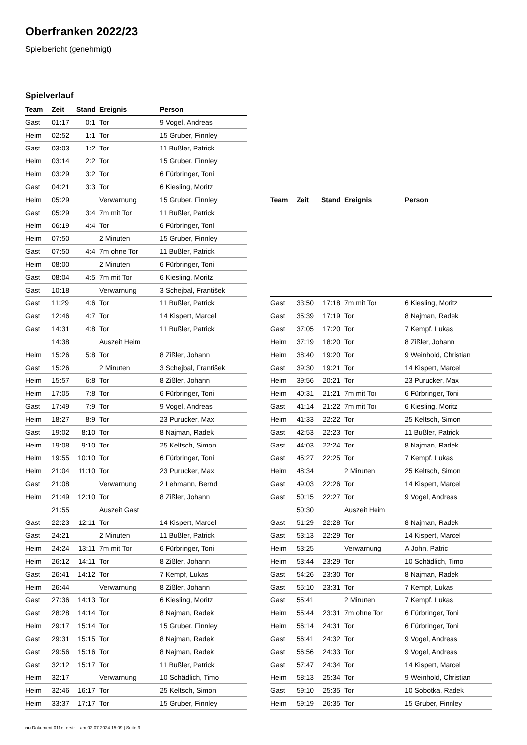Oberfranken 2022/23
Spielbericht (genehmigt)
Spielverlauf
| Team | Zeit | Stand | Ereignis | Person |
| --- | --- | --- | --- | --- |
| Gast | 01:17 | 0:1 | Tor | 9 Vogel, Andreas |
| Heim | 02:52 | 1:1 | Tor | 15 Gruber, Finnley |
| Gast | 03:03 | 1:2 | Tor | 11 Bußler, Patrick |
| Heim | 03:14 | 2:2 | Tor | 15 Gruber, Finnley |
| Heim | 03:29 | 3:2 | Tor | 6 Fürbringer, Toni |
| Gast | 04:21 | 3:3 | Tor | 6 Kiesling, Moritz |
| Heim | 05:29 | | Verwarnung | 15 Gruber, Finnley |
| Gast | 05:29 | 3:4 | 7m mit Tor | 11 Bußler, Patrick |
| Heim | 06:19 | 4:4 | Tor | 6 Fürbringer, Toni |
| Heim | 07:50 | | 2 Minuten | 15 Gruber, Finnley |
| Gast | 07:50 | 4:4 | 7m ohne Tor | 11 Bußler, Patrick |
| Heim | 08:00 | | 2 Minuten | 6 Fürbringer, Toni |
| Gast | 08:04 | 4:5 | 7m mit Tor | 6 Kiesling, Moritz |
| Gast | 10:18 | | Verwarnung | 3 Schejbal, František |
| Gast | 11:29 | 4:6 | Tor | 11 Bußler, Patrick |
| Gast | 12:46 | 4:7 | Tor | 14 Kispert, Marcel |
| Gast | 14:31 | 4:8 | Tor | 11 Bußler, Patrick |
| | 14:38 | | Auszeit Heim | |
| Heim | 15:26 | 5:8 | Tor | 8 Zißler, Johann |
| Gast | 15:26 | | 2 Minuten | 3 Schejbal, František |
| Heim | 15:57 | 6:8 | Tor | 8 Zißler, Johann |
| Heim | 17:05 | 7:8 | Tor | 6 Fürbringer, Toni |
| Gast | 17:49 | 7:9 | Tor | 9 Vogel, Andreas |
| Heim | 18:27 | 8:9 | Tor | 23 Purucker, Max |
| Gast | 19:02 | 8:10 | Tor | 8 Najman, Radek |
| Heim | 19:08 | 9:10 | Tor | 25 Keltsch, Simon |
| Heim | 19:55 | 10:10 | Tor | 6 Fürbringer, Toni |
| Heim | 21:04 | 11:10 | Tor | 23 Purucker, Max |
| Gast | 21:08 | | Verwarnung | 2 Lehmann, Bernd |
| Heim | 21:49 | 12:10 | Tor | 8 Zißler, Johann |
| | 21:55 | | Auszeit Gast | |
| Gast | 22:23 | 12:11 | Tor | 14 Kispert, Marcel |
| Gast | 24:21 | | 2 Minuten | 11 Bußler, Patrick |
| Heim | 24:24 | 13:11 | 7m mit Tor | 6 Fürbringer, Toni |
| Heim | 26:12 | 14:11 | Tor | 8 Zißler, Johann |
| Gast | 26:41 | 14:12 | Tor | 7 Kempf, Lukas |
| Heim | 26:44 | | Verwarnung | 8 Zißler, Johann |
| Gast | 27:36 | 14:13 | Tor | 6 Kiesling, Moritz |
| Gast | 28:28 | 14:14 | Tor | 8 Najman, Radek |
| Heim | 29:17 | 15:14 | Tor | 15 Gruber, Finnley |
| Gast | 29:31 | 15:15 | Tor | 8 Najman, Radek |
| Gast | 29:56 | 15:16 | Tor | 8 Najman, Radek |
| Gast | 32:12 | 15:17 | Tor | 11 Bußler, Patrick |
| Heim | 32:17 | | Verwarnung | 10 Schädlich, Timo |
| Heim | 32:46 | 16:17 | Tor | 25 Keltsch, Simon |
| Heim | 33:37 | 17:17 | Tor | 15 Gruber, Finnley |
| Team | Zeit | Stand | Ereignis | Person |
| --- | --- | --- | --- | --- |
| Gast | 33:50 | 17:18 | 7m mit Tor | 6 Kiesling, Moritz |
| Gast | 35:39 | 17:19 | Tor | 8 Najman, Radek |
| Gast | 37:05 | 17:20 | Tor | 7 Kempf, Lukas |
| Heim | 37:19 | 18:20 | Tor | 8 Zißler, Johann |
| Heim | 38:40 | 19:20 | Tor | 9 Weinhold, Christian |
| Gast | 39:30 | 19:21 | Tor | 14 Kispert, Marcel |
| Heim | 39:56 | 20:21 | Tor | 23 Purucker, Max |
| Heim | 40:31 | 21:21 | 7m mit Tor | 6 Fürbringer, Toni |
| Gast | 41:14 | 21:22 | 7m mit Tor | 6 Kiesling, Moritz |
| Heim | 41:33 | 22:22 | Tor | 25 Keltsch, Simon |
| Gast | 42:53 | 22:23 | Tor | 11 Bußler, Patrick |
| Gast | 44:03 | 22:24 | Tor | 8 Najman, Radek |
| Gast | 45:27 | 22:25 | Tor | 7 Kempf, Lukas |
| Heim | 48:34 | | 2 Minuten | 25 Keltsch, Simon |
| Gast | 49:03 | 22:26 | Tor | 14 Kispert, Marcel |
| Gast | 50:15 | 22:27 | Tor | 9 Vogel, Andreas |
| | 50:30 | | Auszeit Heim | |
| Gast | 51:29 | 22:28 | Tor | 8 Najman, Radek |
| Gast | 53:13 | 22:29 | Tor | 14 Kispert, Marcel |
| Heim | 53:25 | | Verwarnung | A John, Patric |
| Heim | 53:44 | 23:29 | Tor | 10 Schädlich, Timo |
| Gast | 54:26 | 23:30 | Tor | 8 Najman, Radek |
| Gast | 55:10 | 23:31 | Tor | 7 Kempf, Lukas |
| Gast | 55:41 | | 2 Minuten | 7 Kempf, Lukas |
| Heim | 55:44 | 23:31 | 7m ohne Tor | 6 Fürbringer, Toni |
| Heim | 56:14 | 24:31 | Tor | 6 Fürbringer, Toni |
| Gast | 56:41 | 24:32 | Tor | 9 Vogel, Andreas |
| Gast | 56:56 | 24:33 | Tor | 9 Vogel, Andreas |
| Gast | 57:47 | 24:34 | Tor | 14 Kispert, Marcel |
| Heim | 58:13 | 25:34 | Tor | 9 Weinhold, Christian |
| Gast | 59:10 | 25:35 | Tor | 10 Sobotka, Radek |
| Heim | 59:19 | 26:35 | Tor | 15 Gruber, Finnley |
nu.Dokument 011e, erstellt am 02.07.2024 15:09 | Seite 3